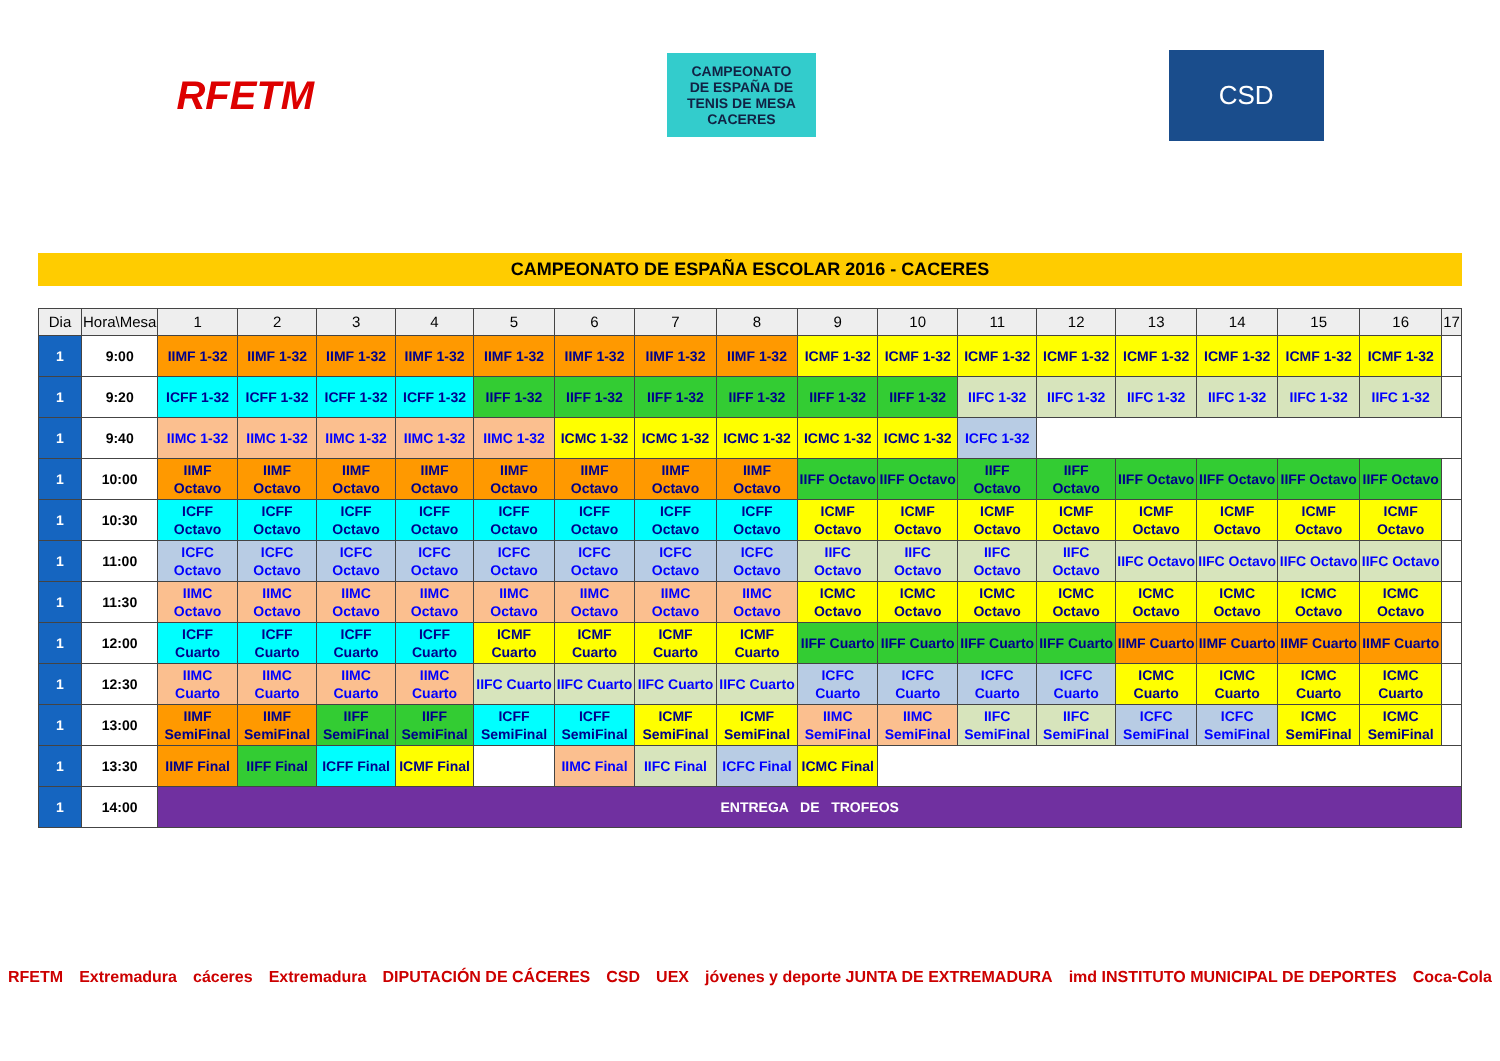RFETM
CAMPEONATO
DE ESPAÑA DE
TENIS DE MESA
CACERES
CSD
CAMPEONATO DE ESPAÑA ESCOLAR 2016 - CACERES
| Dia | Hora\Mesa | 1 | 2 | 3 | 4 | 5 | 6 | 7 | 8 | 9 | 10 | 11 | 12 | 13 | 14 | 15 | 16 | 17 |
| --- | --- | --- | --- | --- | --- | --- | --- | --- | --- | --- | --- | --- | --- | --- | --- | --- | --- | --- |
| 1 | 9:00 | IIMF 1-32 | IIMF 1-32 | IIMF 1-32 | IIMF 1-32 | IIMF 1-32 | IIMF 1-32 | IIMF 1-32 | IIMF 1-32 | ICMF 1-32 | ICMF 1-32 | ICMF 1-32 | ICMF 1-32 | ICMF 1-32 | ICMF 1-32 | ICMF 1-32 | ICMF 1-32 | |
| 1 | 9:20 | ICFF 1-32 | ICFF 1-32 | ICFF 1-32 | ICFF 1-32 | IIFF 1-32 | IIFF 1-32 | IIFF 1-32 | IIFF 1-32 | IIFF 1-32 | IIFF 1-32 | IIFC 1-32 | IIFC 1-32 | IIFC 1-32 | IIFC 1-32 | IIFC 1-32 | IIFC 1-32 | |
| 1 | 9:40 | IIMC 1-32 | IIMC 1-32 | IIMC 1-32 | IIMC 1-32 | IIMC 1-32 | ICMC 1-32 | ICMC 1-32 | ICMC 1-32 | ICMC 1-32 | ICMC 1-32 | ICFC 1-32 | | | | | | |
| 1 | 10:00 | IIMF Octavo | IIMF Octavo | IIMF Octavo | IIMF Octavo | IIMF Octavo | IIMF Octavo | IIMF Octavo | IIMF Octavo | IIFF Octavo | IIFF Octavo | IIFF Octavo | IIFF Octavo | IIFF Octavo | IIFF Octavo | IIFF Octavo | IIFF Octavo | |
| 1 | 10:30 | ICFF Octavo | ICFF Octavo | ICFF Octavo | ICFF Octavo | ICFF Octavo | ICFF Octavo | ICFF Octavo | ICFF Octavo | ICMF Octavo | ICMF Octavo | ICMF Octavo | ICMF Octavo | ICMF Octavo | ICMF Octavo | ICMF Octavo | ICMF Octavo | |
| 1 | 11:00 | ICFC Octavo | ICFC Octavo | ICFC Octavo | ICFC Octavo | ICFC Octavo | ICFC Octavo | ICFC Octavo | ICFC Octavo | IIFC Octavo | IIFC Octavo | IIFC Octavo | IIFC Octavo | IIFC Octavo | IIFC Octavo | IIFC Octavo | IIFC Octavo | |
| 1 | 11:30 | IIMC Octavo | IIMC Octavo | IIMC Octavo | IIMC Octavo | IIMC Octavo | IIMC Octavo | IIMC Octavo | IIMC Octavo | ICMC Octavo | ICMC Octavo | ICMC Octavo | ICMC Octavo | ICMC Octavo | ICMC Octavo | ICMC Octavo | ICMC Octavo | |
| 1 | 12:00 | ICFF Cuarto | ICFF Cuarto | ICFF Cuarto | ICFF Cuarto | ICMF Cuarto | ICMF Cuarto | ICMF Cuarto | ICMF Cuarto | IIFF Cuarto | IIFF Cuarto | IIFF Cuarto | IIFF Cuarto | IIMF Cuarto | IIMF Cuarto | IIMF Cuarto | IIMF Cuarto | |
| 1 | 12:30 | IIMC Cuarto | IIMC Cuarto | IIMC Cuarto | IIMC Cuarto | IIFC Cuarto | IIFC Cuarto | IIFC Cuarto | IIFC Cuarto | ICFC Cuarto | ICFC Cuarto | ICFC Cuarto | ICFC Cuarto | ICMC Cuarto | ICMC Cuarto | ICMC Cuarto | ICMC Cuarto | |
| 1 | 13:00 | IIMF SemiFinal | IIMF SemiFinal | IIFF SemiFinal | IIFF SemiFinal | ICFF SemiFinal | ICFF SemiFinal | ICMF SemiFinal | ICMF SemiFinal | IIMC SemiFinal | IIMC SemiFinal | IIFC SemiFinal | IIFC SemiFinal | ICFC SemiFinal | ICFC SemiFinal | ICMC SemiFinal | ICMC SemiFinal | |
| 1 | 13:30 | IIMF Final | IIFF Final | ICFF Final | ICMF Final | | IIMC Final | IIFC Final | ICFC Final | ICMC Final | | | | | | | | |
| 1 | 14:00 | ENTREGA DE TROFEOS | | | | | | | | | | | | | | | | |
RFETM Extremadura cáceres Extremadura DIPUTACIÓN DE CÁCERES CSD UEX jóvenes y deporte JUNTA DE EXTREMADURA imd INSTITUTO MUNICIPAL DE DEPORTES Coca-Cola